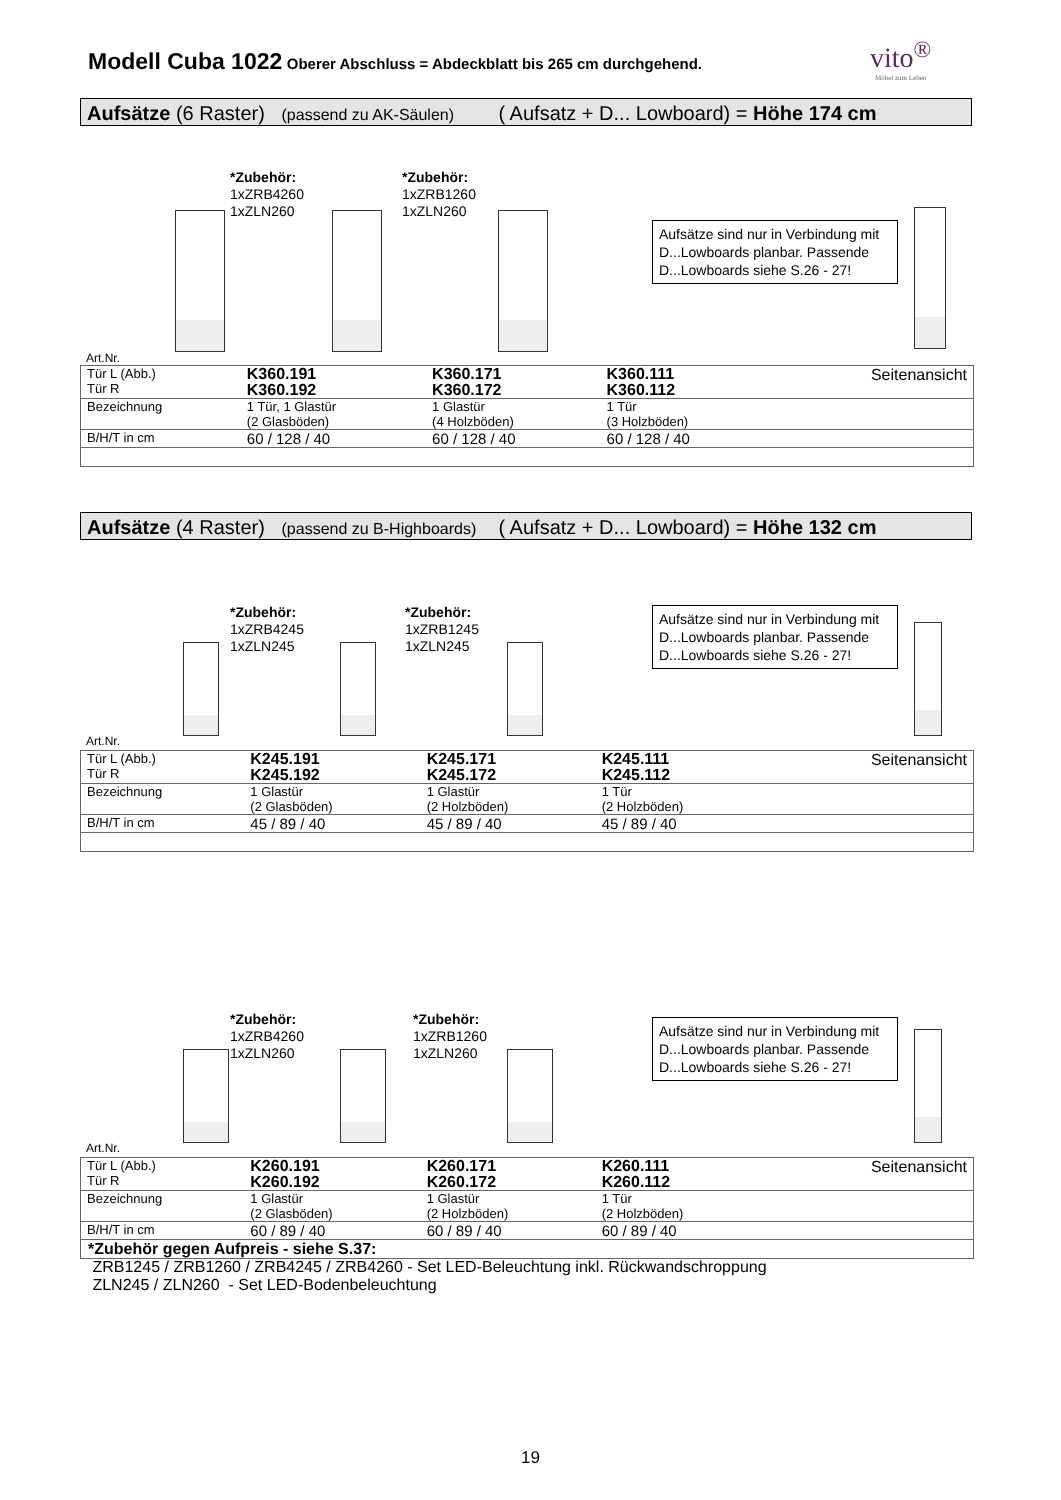Modell Cuba 1022 Oberer Abschluss = Abdeckblatt bis 265 cm durchgehend. vito<sup>®</sup>
Möbel zum Leben
Aufsätze (6 Raster) (passend zu AK-Säulen) ( Aufsatz + D... Lowboard) = Höhe 174 cm
*Zubehör:
1xZRB4260
1xZLN260
*Zubehör:
1xZRB1260
1xZLN260
Aufsätze sind nur in Verbindung mit D...Lowboards planbar. Passende D...Lowboards siehe S.26 - 27!
Art.Nr.
| Tür L (Abb.) Tür R | K360.191 K360.192 | K360.171 K360.172 | K360.111 K360.112 | Seitenansicht |
| Bezeichnung | 1 Tür, 1 Glastür (2 Glasböden) | 1 Glastür (4 Holzböden) | 1 Tür (3 Holzböden) | |
| B/H/T in cm | 60 / 128 / 40 | 60 / 128 / 40 | 60 / 128 / 40 | |
Aufsätze (4 Raster) (passend zu B-Highboards) ( Aufsatz + D... Lowboard) = Höhe 132 cm
*Zubehör:
1xZRB4245
1xZLN245
*Zubehör:
1xZRB1245
1xZLN245
Aufsätze sind nur in Verbindung mit D...Lowboards planbar. Passende D...Lowboards siehe S.26 - 27!
Art.Nr.
| Tür L (Abb.) Tür R | K245.191 K245.192 | K245.171 K245.172 | K245.111 K245.112 | Seitenansicht |
| Bezeichnung | 1 Glastür (2 Glasböden) | 1 Glastür (2 Holzböden) | 1 Tür (2 Holzböden) | |
| B/H/T in cm | 45 / 89 / 40 | 45 / 89 / 40 | 45 / 89 / 40 | |
*Zubehör:
1xZRB4260
1xZLN260
*Zubehör:
1xZRB1260
1xZLN260
Aufsätze sind nur in Verbindung mit D...Lowboards planbar. Passende D...Lowboards siehe S.26 - 27!
Art.Nr.
| Tür L (Abb.) Tür R | K260.191 K260.192 | K260.171 K260.172 | K260.111 K260.112 | Seitenansicht |
| Bezeichnung | 1 Glastür (2 Glasböden) | 1 Glastür (2 Holzböden) | 1 Tür (2 Holzböden) | |
| B/H/T in cm | 60 / 89 / 40 | 60 / 89 / 40 | 60 / 89 / 40 | |
*Zubehör gegen Aufpreis - siehe S.37:
ZRB1245 / ZRB1260 / ZRB4245 / ZRB4260 - Set LED-Beleuchtung inkl. Rückwandschroppung
ZLN245 / ZLN260 - Set LED-Bodenbeleuchtung
19